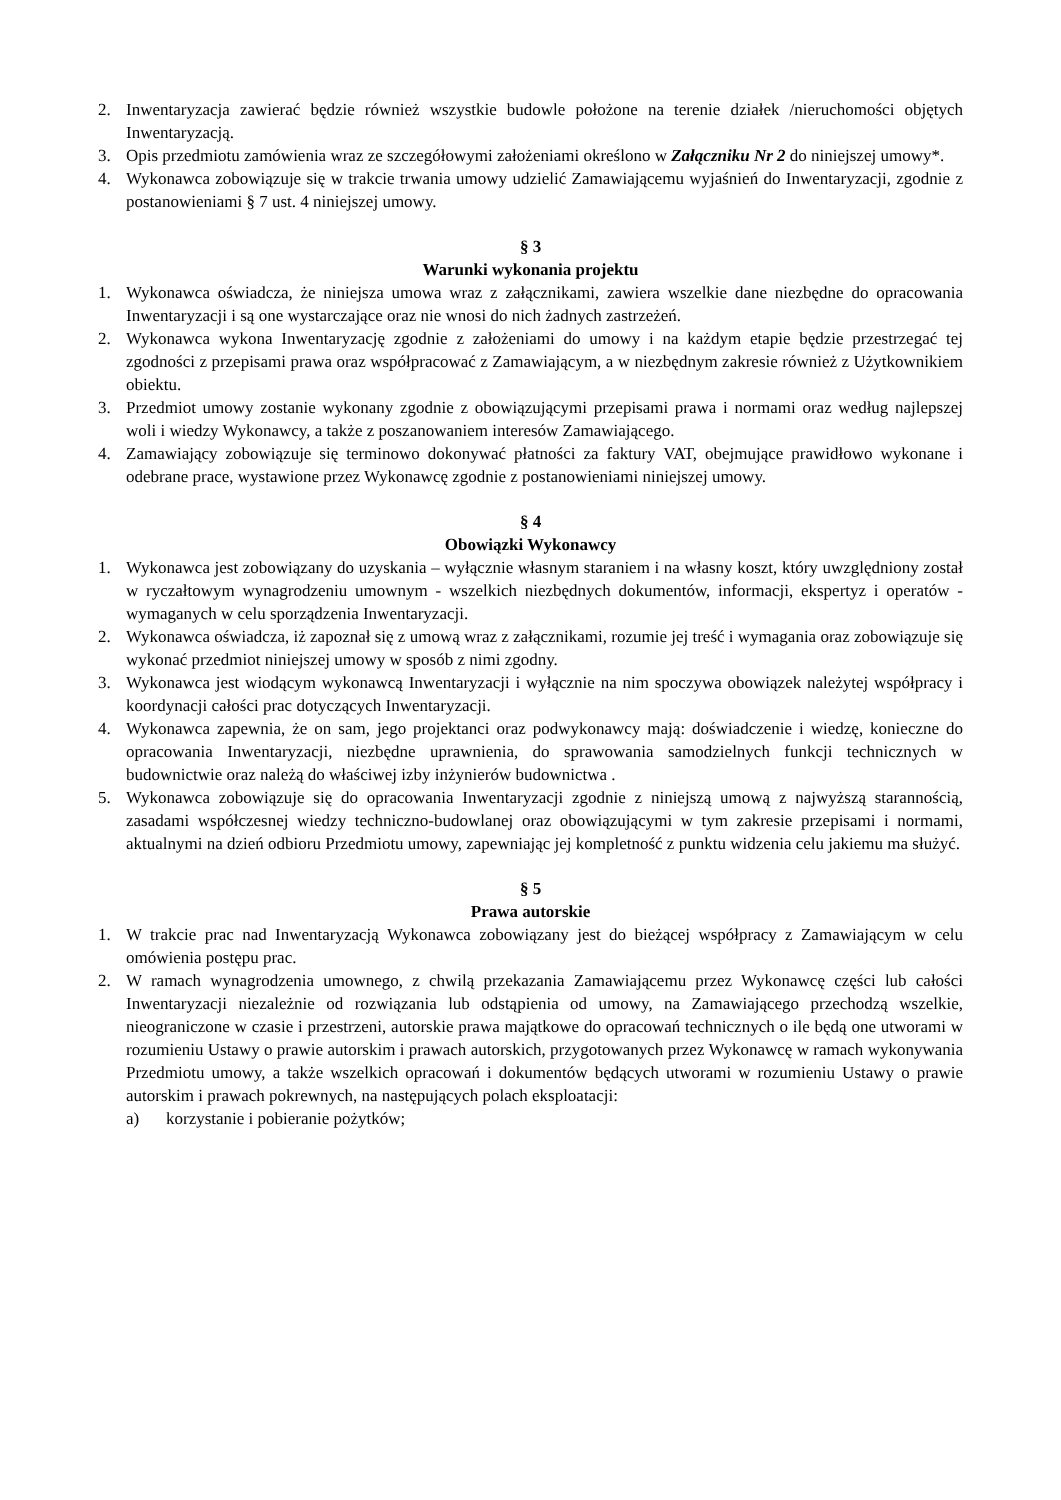2. Inwentaryzacja zawierać będzie również wszystkie budowle położone na terenie działek /nieruchomości objętych Inwentaryzacją.
3. Opis przedmiotu zamówienia wraz ze szczegółowymi założeniami określono w Załączniku Nr 2 do niniejszej umowy*.
4. Wykonawca zobowiązuje się w trakcie trwania umowy udzielić Zamawiającemu wyjaśnień do Inwentaryzacji, zgodnie z postanowieniami § 7 ust. 4 niniejszej umowy.
§ 3
Warunki wykonania projektu
1. Wykonawca oświadcza, że niniejsza umowa wraz z załącznikami, zawiera wszelkie dane niezbędne do opracowania Inwentaryzacji i są one wystarczające oraz nie wnosi do nich żadnych zastrzeżeń.
2. Wykonawca wykona Inwentaryzację zgodnie z założeniami do umowy i na każdym etapie będzie przestrzegać tej zgodności z przepisami prawa oraz współpracować z Zamawiającym, a w niezbędnym zakresie również z Użytkownikiem obiektu.
3. Przedmiot umowy zostanie wykonany zgodnie z obowiązującymi przepisami prawa i normami oraz według najlepszej woli i wiedzy Wykonawcy, a także z poszanowaniem interesów Zamawiającego.
4. Zamawiający zobowiązuje się terminowo dokonywać płatności za faktury VAT, obejmujące prawidłowo wykonane i odebrane prace, wystawione przez Wykonawcę zgodnie z postanowieniami niniejszej umowy.
§ 4
Obowiązki Wykonawcy
1. Wykonawca jest zobowiązany do uzyskania – wyłącznie własnym staraniem i na własny koszt, który uwzględniony został w ryczałtowym wynagrodzeniu umownym - wszelkich niezbędnych dokumentów, informacji, ekspertyz i operatów - wymaganych w celu sporządzenia Inwentaryzacji.
2. Wykonawca oświadcza, iż zapoznał się z umową wraz z załącznikami, rozumie jej treść i wymagania oraz zobowiązuje się wykonać przedmiot niniejszej umowy w sposób z nimi zgodny.
3. Wykonawca jest wiodącym wykonawcą Inwentaryzacji i wyłącznie na nim spoczywa obowiązek należytej współpracy i koordynacji całości prac dotyczących Inwentaryzacji.
4. Wykonawca zapewnia, że on sam, jego projektanci oraz podwykonawcy mają: doświadczenie i wiedzę, konieczne do opracowania Inwentaryzacji, niezbędne uprawnienia, do sprawowania samodzielnych funkcji technicznych w budownictwie oraz należą do właściwej izby inżynierów budownictwa .
5. Wykonawca zobowiązuje się do opracowania Inwentaryzacji zgodnie z niniejszą umową z najwyższą starannością, zasadami współczesnej wiedzy techniczno-budowlanej oraz obowiązującymi w tym zakresie przepisami i normami, aktualnymi na dzień odbioru Przedmiotu umowy, zapewniając jej kompletność z punktu widzenia celu jakiemu ma służyć.
§ 5
Prawa autorskie
1. W trakcie prac nad Inwentaryzacją Wykonawca zobowiązany jest do bieżącej współpracy z Zamawiającym w celu omówienia postępu prac.
2. W ramach wynagrodzenia umownego, z chwilą przekazania Zamawiającemu przez Wykonawcę części lub całości Inwentaryzacji niezależnie od rozwiązania lub odstąpienia od umowy, na Zamawiającego przechodzą wszelkie, nieograniczone w czasie i przestrzeni, autorskie prawa majątkowe do opracowań technicznych o ile będą one utworami w rozumieniu Ustawy o prawie autorskim i prawach autorskich, przygotowanych przez Wykonawcę w ramach wykonywania Przedmiotu umowy, a także wszelkich opracowań i dokumentów będących utworami w rozumieniu Ustawy o prawie autorskim i prawach pokrewnych, na następujących polach eksploatacji:
a) korzystanie i pobieranie pożytków;